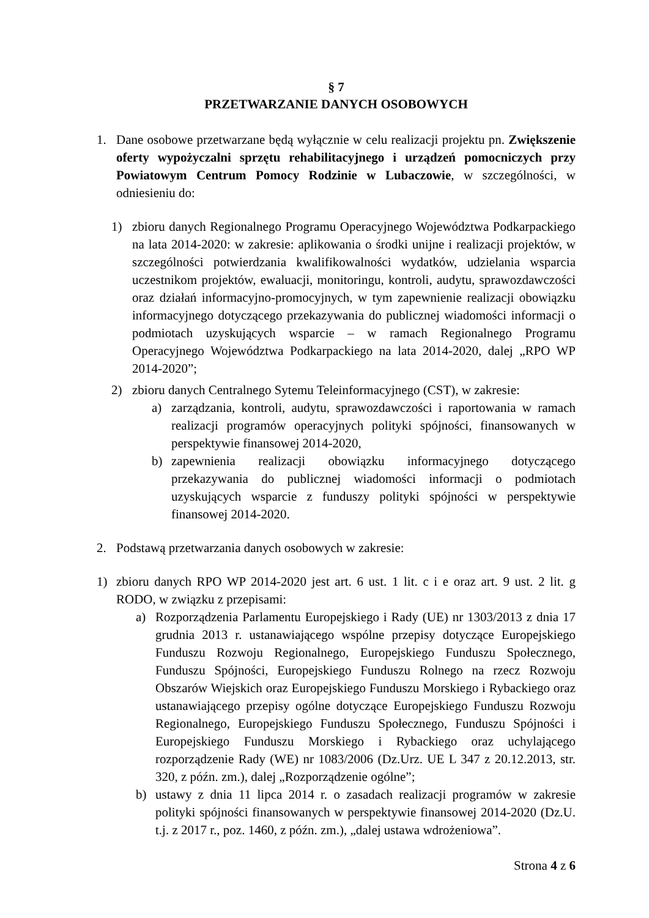§ 7
PRZETWARZANIE DANYCH OSOBOWYCH
1. Dane osobowe przetwarzane będą wyłącznie w celu realizacji projektu pn. Zwiększenie oferty wypożyczalni sprzętu rehabilitacyjnego i urządzeń pomocniczych przy Powiatowym Centrum Pomocy Rodzinie w Lubaczowie, w szczególności, w odniesieniu do:
1) zbioru danych Regionalnego Programu Operacyjnego Województwa Podkarpackiego na lata 2014-2020: w zakresie: aplikowania o środki unijne i realizacji projektów, w szczególności potwierdzania kwalifikowalności wydatków, udzielania wsparcia uczestnikom projektów, ewaluacji, monitoringu, kontroli, audytu, sprawozdawczości oraz działań informacyjno-promocyjnych, w tym zapewnienie realizacji obowiązku informacyjnego dotyczącego przekazywania do publicznej wiadomości informacji o podmiotach uzyskujących wsparcie – w ramach Regionalnego Programu Operacyjnego Województwa Podkarpackiego na lata 2014-2020, dalej „RPO WP 2014-2020”;
2) zbioru danych Centralnego Sytemu Teleinformacyjnego (CST), w zakresie:
a) zarządzania, kontroli, audytu, sprawozdawczości i raportowania w ramach realizacji programów operacyjnych polityki spójności, finansowanych w perspektywie finansowej 2014-2020,
b) zapewnienia realizacji obowiązku informacyjnego dotyczącego przekazywania do publicznej wiadomości informacji o podmiotach uzyskujących wsparcie z funduszy polityki spójności w perspektywie finansowej 2014-2020.
2. Podstawą przetwarzania danych osobowych w zakresie:
1) zbioru danych RPO WP 2014-2020 jest art. 6 ust. 1 lit. c i e oraz art. 9 ust. 2 lit. g RODO, w związku z przepisami:
a) Rozporządzenia Parlamentu Europejskiego i Rady (UE) nr 1303/2013 z dnia 17 grudnia 2013 r. ustanawiającego wspólne przepisy dotyczące Europejskiego Funduszu Rozwoju Regionalnego, Europejskiego Funduszu Społecznego, Funduszu Spójności, Europejskiego Funduszu Rolnego na rzecz Rozwoju Obszarów Wiejskich oraz Europejskiego Funduszu Morskiego i Rybackiego oraz ustanawiającego przepisy ogólne dotyczące Europejskiego Funduszu Rozwoju Regionalnego, Europejskiego Funduszu Społecznego, Funduszu Spójności i Europejskiego Funduszu Morskiego i Rybackiego oraz uchylającego rozporządzenie Rady (WE) nr 1083/2006 (Dz.Urz. UE L 347 z 20.12.2013, str. 320, z późn. zm.), dalej „Rozporządzenie ogólne”;
b) ustawy z dnia 11 lipca 2014 r. o zasadach realizacji programów w zakresie polityki spójności finansowanych w perspektywie finansowej 2014-2020 (Dz.U. t.j. z 2017 r., poz. 1460, z późn. zm.), „dalej ustawa wdrożeniowa”.
Strona 4 z 6